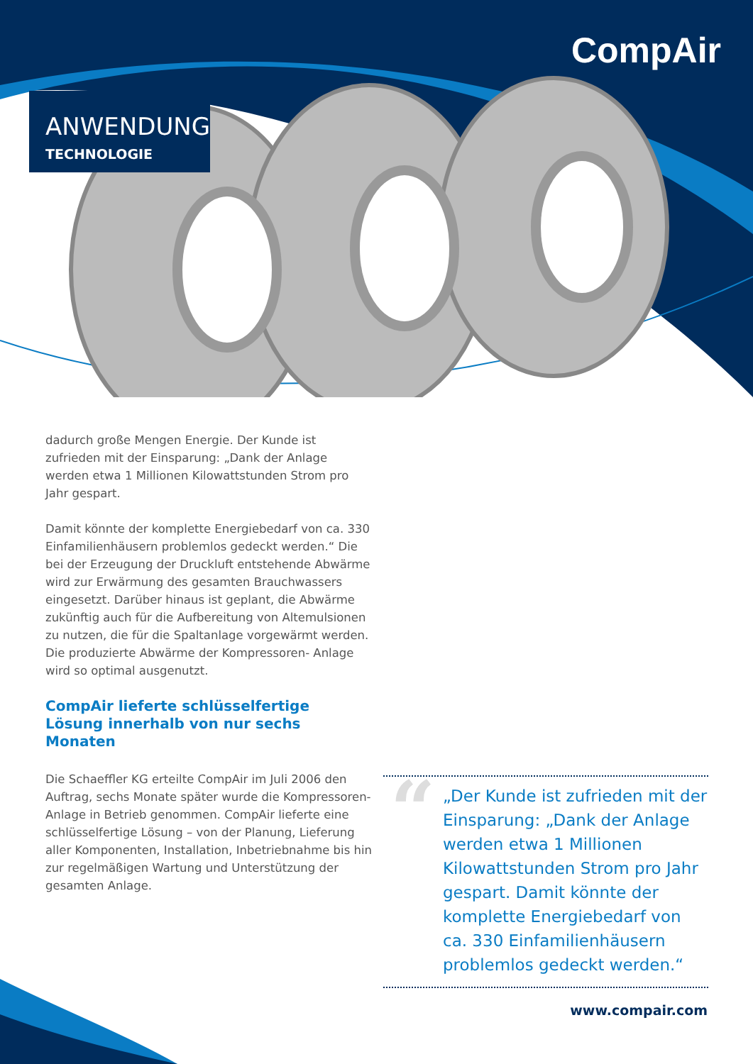CompAir
ANWENDUNG
TECHNOLOGIE
dadurch große Mengen Energie. Der Kunde ist zufrieden mit der Einsparung: „Dank der Anlage werden etwa 1 Millionen Kilowattstunden Strom pro Jahr gespart.
Damit könnte der komplette Energiebedarf von ca. 330 Einfamilienhäusern problemlos gedeckt werden.“ Die bei der Erzeugung der Druckluft entstehende Abwärme wird zur Erwärmung des gesamten Brauchwassers eingesetzt. Darüber hinaus ist geplant, die Abwärme zukünftig auch für die Aufbereitung von Altemulsionen zu nutzen, die für die Spaltanlage vorgewärmt werden. Die produzierte Abwärme der Kompressoren- Anlage wird so optimal ausgenutzt.
CompAir lieferte schlüsselfertige Lösung innerhalb von nur sechs Monaten
Die Schaeffler KG erteilte CompAir im Juli 2006 den Auftrag, sechs Monate später wurde die Kompressoren-Anlage in Betrieb genommen. CompAir lieferte eine schlüsselfertige Lösung – von der Planung, Lieferung aller Komponenten, Installation, Inbetriebnahme bis hin zur regelmäßigen Wartung und Unterstützung der gesamten Anlage.
“„Der Kunde ist zufrieden mit der Einsparung: „Dank der Anlage werden etwa 1 Millionen Kilowattstunden Strom pro Jahr gespart. Damit könnte der komplette Energiebedarf von ca. 330 Einfamilienhäusern problemlos gedeckt werden.“
www.compair.com